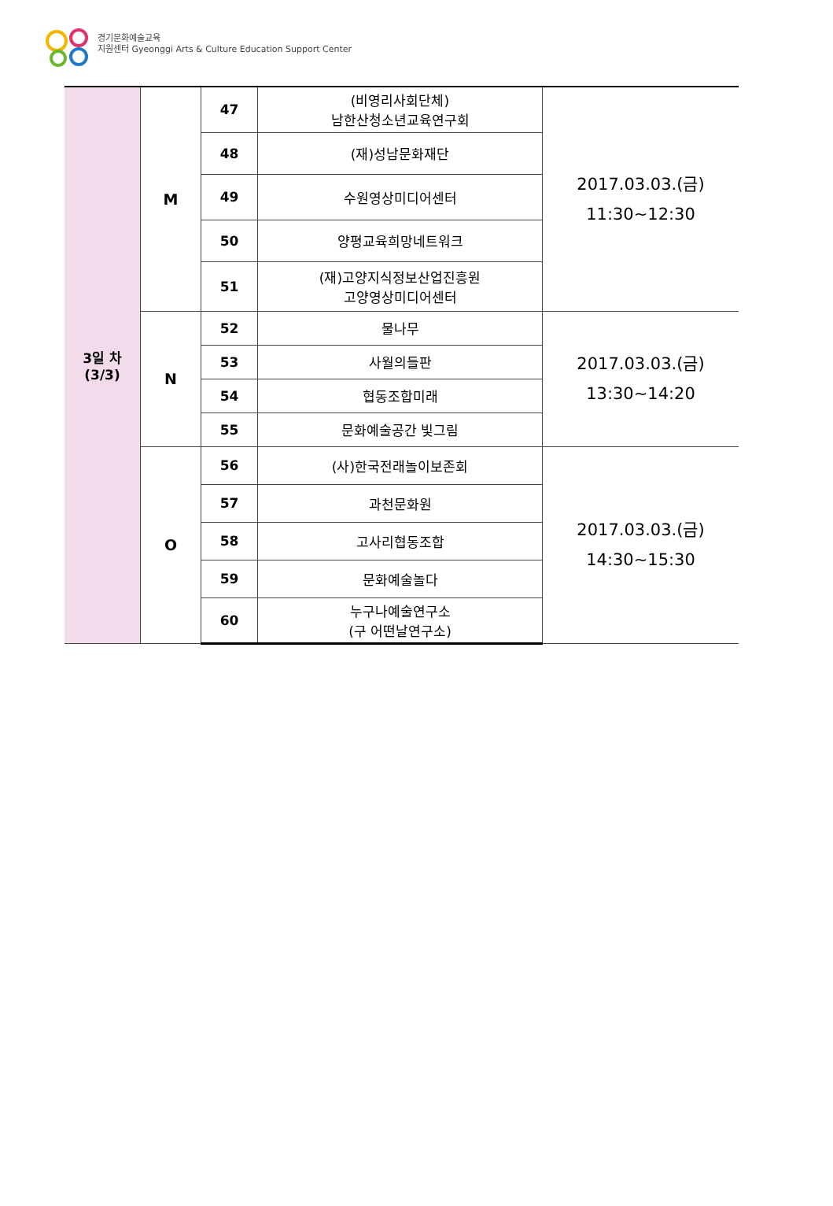경기문화예술교육
지원센터 Gyeonggi Arts & Culture Education Support Center
| 3일 차 (3/3) | M | 47 | (비영리사회단체) 남한산청소년교육연구회 | 2017.03.03.(금) 11:30~12:30 |
| | | 48 | (재)성남문화재단 | |
| | | 49 | 수원영상미디어센터 | |
| | | 50 | 양평교육희망네트워크 | |
| | | 51 | (재)고양지식정보산업진흥원 고양영상미디어센터 | |
| | N | 52 | 물나무 | 2017.03.03.(금) 13:30~14:20 |
| | | 53 | 사월의들판 | |
| | | 54 | 협동조합미래 | |
| | | 55 | 문화예술공간 빛그림 | |
| | O | 56 | (사)한국전래놀이보존회 | 2017.03.03.(금) 14:30~15:30 |
| | | 57 | 과천문화원 | |
| | | 58 | 고사리협동조합 | |
| | | 59 | 문화예술놀다 | |
| | | 60 | 누구나예술연구소 (구 어떤날연구소) | |